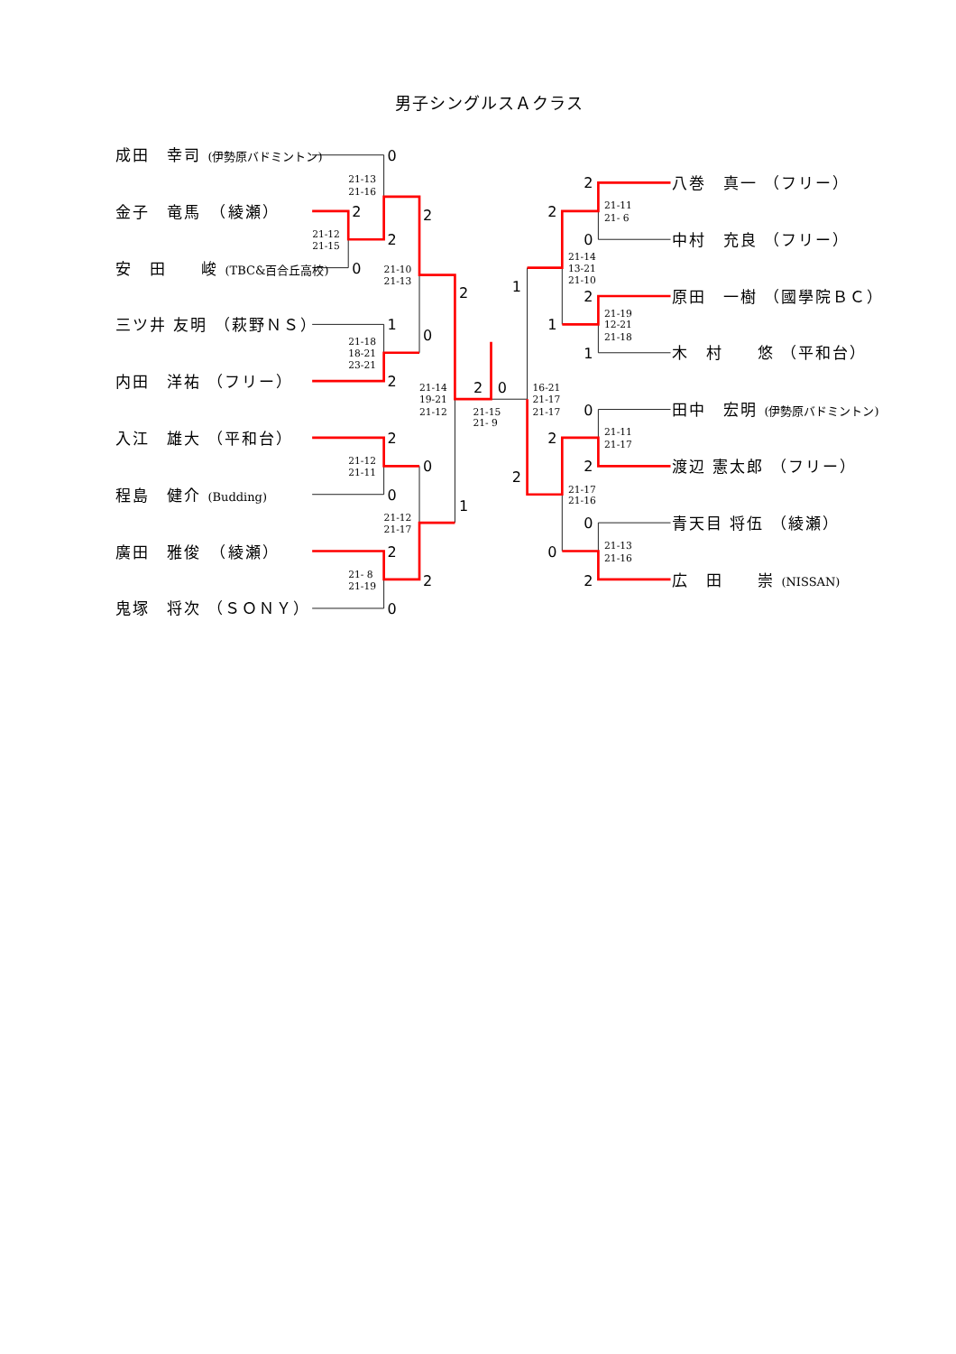男子シングルスＡクラス
成田　幸司 (伊勢原バドミントン)
金子　竜馬　（綾瀬）
安　田　　峻 (TBC&百合丘高校)
三ツ井 友明 （萩野ＮＳ）
内田　洋祐 （フリー）
入江　雄大 （平和台）
程島　健介 (Budding)
廣田　雅俊　（綾瀬）
鬼塚　将次 （ＳＯＮＹ）
0
2
2
0
2
1
2
0
2
2
0
0
2
2
0
1
2
0
2
2
0
1
2
1
1
0
2
2
2
0
0
2
21-13
21-16
21-12
21-15
21-10
21-13
21-18
18-21
23-21
21-14
19-21
21-12
21-15
21- 9
21-12
21-11
21-12
21-17
21- 8
21-19
21-11
21- 6
21-14
13-21
21-10
21-19
12-21
21-18
16-21
21-17
21-17
21-11
21-17
21-17
21-16
21-13
21-16
八巻　真一 （フリー）
中村　充良 （フリー）
原田　一樹 （國學院ＢＣ）
木　村　　悠 （平和台）
田中　宏明 (伊勢原バドミントン)
渡辺 憲太郎 （フリー）
青天目 将伍 （綾瀬）
広　田　　崇 (NISSAN)